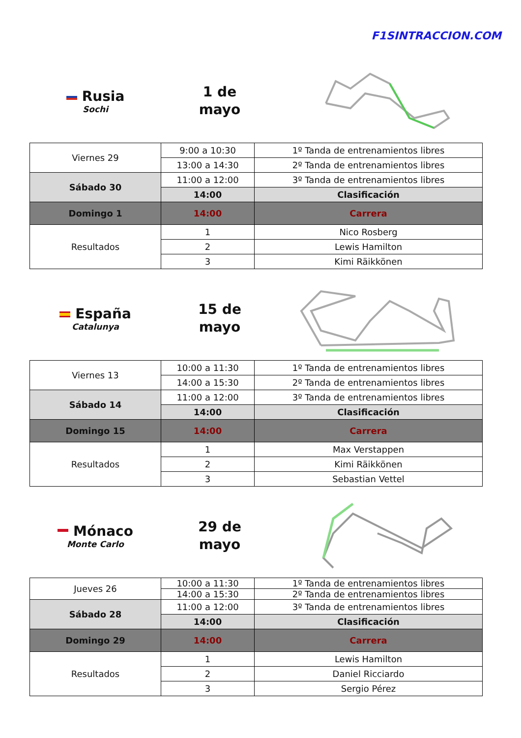F1SINTRACCION.COM
Rusia
Sochi
1 de
mayo
| Viernes 29 | 9:00 a 10:30 | 1º Tanda de entrenamientos libres |
| | 13:00 a 14:30 | 2º Tanda de entrenamientos libres |
| Sábado 30 | 11:00 a 12:00 | 3º Tanda de entrenamientos libres |
| | 14:00 | Clasificación |
| Domingo 1 | 14:00 | Carrera |
| Resultados | 1 | Nico Rosberg |
| | 2 | Lewis Hamilton |
| | 3 | Kimi Räikkönen |
España
Catalunya
15 de
mayo
| Viernes 13 | 10:00 a 11:30 | 1º Tanda de entrenamientos libres |
| | 14:00 a 15:30 | 2º Tanda de entrenamientos libres |
| Sábado 14 | 11:00 a 12:00 | 3º Tanda de entrenamientos libres |
| | 14:00 | Clasificación |
| Domingo 15 | 14:00 | Carrera |
| Resultados | 1 | Max Verstappen |
| | 2 | Kimi Räikkönen |
| | 3 | Sebastian Vettel |
Mónaco
Monte Carlo
29 de
mayo
| Jueves 26 | 10:00 a 11:30 | 1º Tanda de entrenamientos libres |
| | 14:00 a 15:30 | 2º Tanda de entrenamientos libres |
| Sábado 28 | 11:00 a 12:00 | 3º Tanda de entrenamientos libres |
| | 14:00 | Clasificación |
| Domingo 29 | 14:00 | Carrera |
| Resultados | 1 | Lewis Hamilton |
| | 2 | Daniel Ricciardo |
| | 3 | Sergio Pérez |